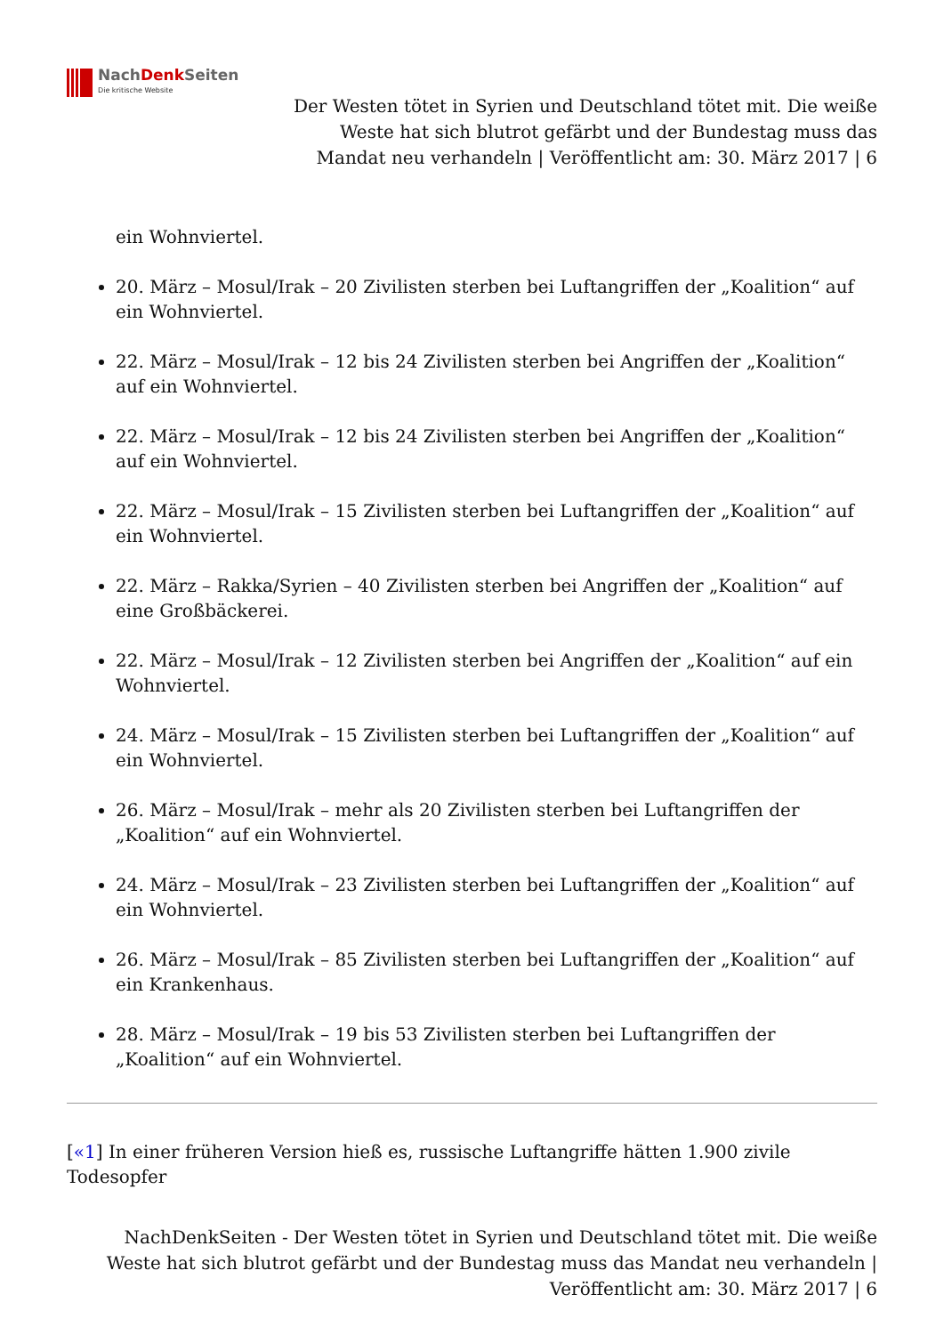NachDenk Seiten
Die kritische Website
Der Westen tötet in Syrien und Deutschland tötet mit. Die weiße Weste hat sich blutrot gefärbt und der Bundestag muss das Mandat neu verhandeln | Veröffentlicht am: 30. März 2017 | 6
ein Wohnviertel.
20. März – Mosul/Irak – 20 Zivilisten sterben bei Luftangriffen der „Koalition“ auf ein Wohnviertel.
22. März – Mosul/Irak – 12 bis 24 Zivilisten sterben bei Angriffen der „Koalition“ auf ein Wohnviertel.
22. März – Mosul/Irak – 12 bis 24 Zivilisten sterben bei Angriffen der „Koalition“ auf ein Wohnviertel.
22. März – Mosul/Irak – 15 Zivilisten sterben bei Luftangriffen der „Koalition“ auf ein Wohnviertel.
22. März – Rakka/Syrien – 40 Zivilisten sterben bei Angriffen der „Koalition“ auf eine Großbäckerei.
22. März – Mosul/Irak – 12 Zivilisten sterben bei Angriffen der „Koalition“ auf ein Wohnviertel.
24. März – Mosul/Irak – 15 Zivilisten sterben bei Luftangriffen der „Koalition“ auf ein Wohnviertel.
26. März – Mosul/Irak – mehr als 20 Zivilisten sterben bei Luftangriffen der „Koalition“ auf ein Wohnviertel.
24. März – Mosul/Irak – 23 Zivilisten sterben bei Luftangriffen der „Koalition“ auf ein Wohnviertel.
26. März – Mosul/Irak – 85 Zivilisten sterben bei Luftangriffen der „Koalition“ auf ein Krankenhaus.
28. März – Mosul/Irak – 19 bis 53 Zivilisten sterben bei Luftangriffen der „Koalition“ auf ein Wohnviertel.
[«1] In einer früheren Version hieß es, russische Luftangriffe hätten 1.900 zivile Todesopfer
NachDenkSeiten - Der Westen tötet in Syrien und Deutschland tötet mit. Die weiße Weste hat sich blutrot gefärbt und der Bundestag muss das Mandat neu verhandeln | Veröffentlicht am: 30. März 2017 | 6